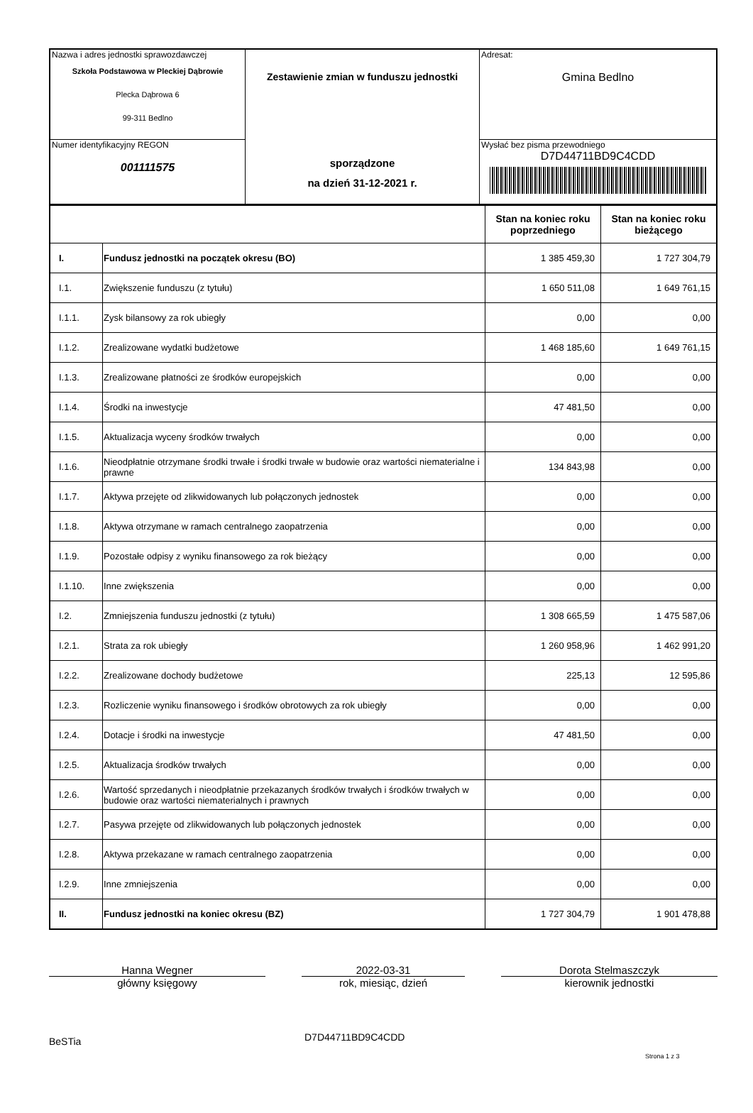| Nazwa i adres jednostki sprawozdawczej Szkoła Podstawowa w Pleckiej Dąbrowie Plecka Dąbrowa 6 99-311 Bedlno | Zestawienie zmian w funduszu jednostki sporządzone na dzień 31-12-2021 r. | Adresat: Gmina Bedlno |
| Numer identyfikacyjny REGON 001111575 | | Wysłać bez pisma przewodniego D7D44711BD9C4CDD |
| | | Stan na koniec roku poprzedniego | Stan na koniec roku bieżącego |
| --- | --- | --- | --- |
| I. | Fundusz jednostki na początek okresu (BO) | 1 385 459,30 | 1 727 304,79 |
| I.1. | Zwiększenie funduszu (z tytułu) | 1 650 511,08 | 1 649 761,15 |
| I.1.1. | Zysk bilansowy za rok ubiegły | 0,00 | 0,00 |
| I.1.2. | Zrealizowane wydatki budżetowe | 1 468 185,60 | 1 649 761,15 |
| I.1.3. | Zrealizowane płatności ze środków europejskich | 0,00 | 0,00 |
| I.1.4. | Środki na inwestycje | 47 481,50 | 0,00 |
| I.1.5. | Aktualizacja wyceny środków trwałych | 0,00 | 0,00 |
| I.1.6. | Nieodpłatnie otrzymane środki trwałe i środki trwałe w budowie oraz wartości niematerialne i prawne | 134 843,98 | 0,00 |
| I.1.7. | Aktywa przejęte od zlikwidowanych lub połączonych jednostek | 0,00 | 0,00 |
| I.1.8. | Aktywa otrzymane w ramach centralnego zaopatrzenia | 0,00 | 0,00 |
| I.1.9. | Pozostałe odpisy z wyniku finansowego za rok bieżący | 0,00 | 0,00 |
| I.1.10. | Inne zwiększenia | 0,00 | 0,00 |
| I.2. | Zmniejszenia funduszu jednostki (z tytułu) | 1 308 665,59 | 1 475 587,06 |
| I.2.1. | Strata za rok ubiegły | 1 260 958,96 | 1 462 991,20 |
| I.2.2. | Zrealizowane dochody budżetowe | 225,13 | 12 595,86 |
| I.2.3. | Rozliczenie wyniku finansowego i środków obrotowych za rok ubiegły | 0,00 | 0,00 |
| I.2.4. | Dotacje i środki na inwestycje | 47 481,50 | 0,00 |
| I.2.5. | Aktualizacja środków trwałych | 0,00 | 0,00 |
| I.2.6. | Wartość sprzedanych i nieodpłatnie przekazanych środków trwałych i środków trwałych w budowie oraz wartości niematerialnych i prawnych | 0,00 | 0,00 |
| I.2.7. | Pasywa przejęte od zlikwidowanych lub połączonych jednostek | 0,00 | 0,00 |
| I.2.8. | Aktywa przekazane w ramach centralnego zaopatrzenia | 0,00 | 0,00 |
| I.2.9. | Inne zmniejszenia | 0,00 | 0,00 |
| II. | Fundusz jednostki na koniec okresu (BZ) | 1 727 304,79 | 1 901 478,88 |
Hanna Wegner
główny księgowy
2022-03-31
rok, miesiąc, dzień
Dorota Stelmaszczyk
kierownik jednostki
BeSTia D7D44711BD9C4CDD Strona 1 z 3